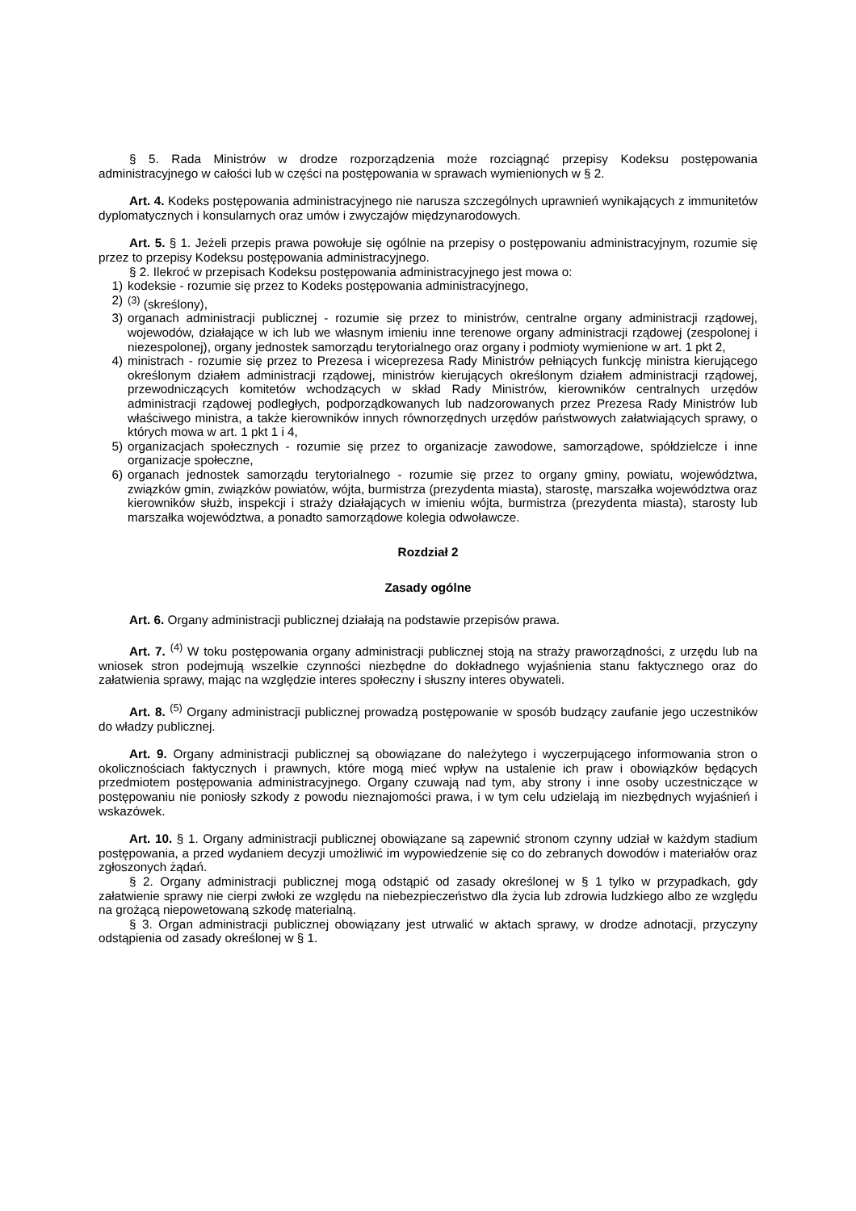§ 5. Rada Ministrów w drodze rozporządzenia może rozciągnąć przepisy Kodeksu postępowania administracyjnego w całości lub w części na postępowania w sprawach wymienionych w § 2.
Art. 4. Kodeks postępowania administracyjnego nie narusza szczególnych uprawnień wynikających z immunitetów dyplomatycznych i konsularnych oraz umów i zwyczajów międzynarodowych.
Art. 5. § 1. Jeżeli przepis prawa powołuje się ogólnie na przepisy o postępowaniu administracyjnym, rozumie się przez to przepisy Kodeksu postępowania administracyjnego.
§ 2. Ilekroć w przepisach Kodeksu postępowania administracyjnego jest mowa o:
1) kodeksie - rozumie się przez to Kodeks postępowania administracyjnego,
2)<sup>(3)</sup> (skreślony),
3) organach administracji publicznej - rozumie się przez to ministrów, centralne organy administracji rządowej, wojewodów, działające w ich lub we własnym imieniu inne terenowe organy administracji rządowej (zespolonej i niezespolonej), organy jednostek samorządu terytorialnego oraz organy i podmioty wymienione w art. 1 pkt 2,
4) ministrach - rozumie się przez to Prezesa i wiceprezesa Rady Ministrów pełniących funkcję ministra kierującego określonym działem administracji rządowej, ministrów kierujących określonym działem administracji rządowej, przewodniczących komitetów wchodzących w skład Rady Ministrów, kierowników centralnych urzędów administracji rządowej podległych, podporządkowanych lub nadzorowanych przez Prezesa Rady Ministrów lub właściwego ministra, a także kierowników innych równorzędnych urzędów państwowych załatwiających sprawy, o których mowa w art. 1 pkt 1 i 4,
5) organizacjach społecznych - rozumie się przez to organizacje zawodowe, samorządowe, spółdzielcze i inne organizacje społeczne,
6) organach jednostek samorządu terytorialnego - rozumie się przez to organy gminy, powiatu, województwa, związków gmin, związków powiatów, wójta, burmistrza (prezydenta miasta), starostę, marszałka województwa oraz kierowników służb, inspekcji i straży działających w imieniu wójta, burmistrza (prezydenta miasta), starosty lub marszałka województwa, a ponadto samorządowe kolegia odwoławcze.
Rozdział 2
Zasady ogólne
Art. 6. Organy administracji publicznej działają na podstawie przepisów prawa.
Art. 7. <sup>(4)</sup> W toku postępowania organy administracji publicznej stoją na straży praworządności, z urzędu lub na wniosek stron podejmują wszelkie czynności niezbędne do dokładnego wyjaśnienia stanu faktycznego oraz do załatwienia sprawy, mając na względzie interes społeczny i słuszny interes obywateli.
Art. 8. <sup>(5)</sup> Organy administracji publicznej prowadzą postępowanie w sposób budzący zaufanie jego uczestników do władzy publicznej.
Art. 9. Organy administracji publicznej są obowiązane do należytego i wyczerpującego informowania stron o okolicznościach faktycznych i prawnych, które mogą mieć wpływ na ustalenie ich praw i obowiązków będących przedmiotem postępowania administracyjnego. Organy czuwają nad tym, aby strony i inne osoby uczestniczące w postępowaniu nie poniosły szkody z powodu nieznajomości prawa, i w tym celu udzielają im niezbędnych wyjaśnień i wskazówek.
Art. 10. § 1. Organy administracji publicznej obowiązane są zapewnić stronom czynny udział w każdym stadium postępowania, a przed wydaniem decyzji umożliwić im wypowiedzenie się co do zebranych dowodów i materiałów oraz zgłoszonych żądań.
§ 2. Organy administracji publicznej mogą odstąpić od zasady określonej w § 1 tylko w przypadkach, gdy załatwienie sprawy nie cierpi zwłoki ze względu na niebezpieczeństwo dla życia lub zdrowia ludzkiego albo ze względu na grożącą niepowetowaną szkodę materialną.
§ 3. Organ administracji publicznej obowiązany jest utrwalić w aktach sprawy, w drodze adnotacji, przyczyny odstąpienia od zasady określonej w § 1.